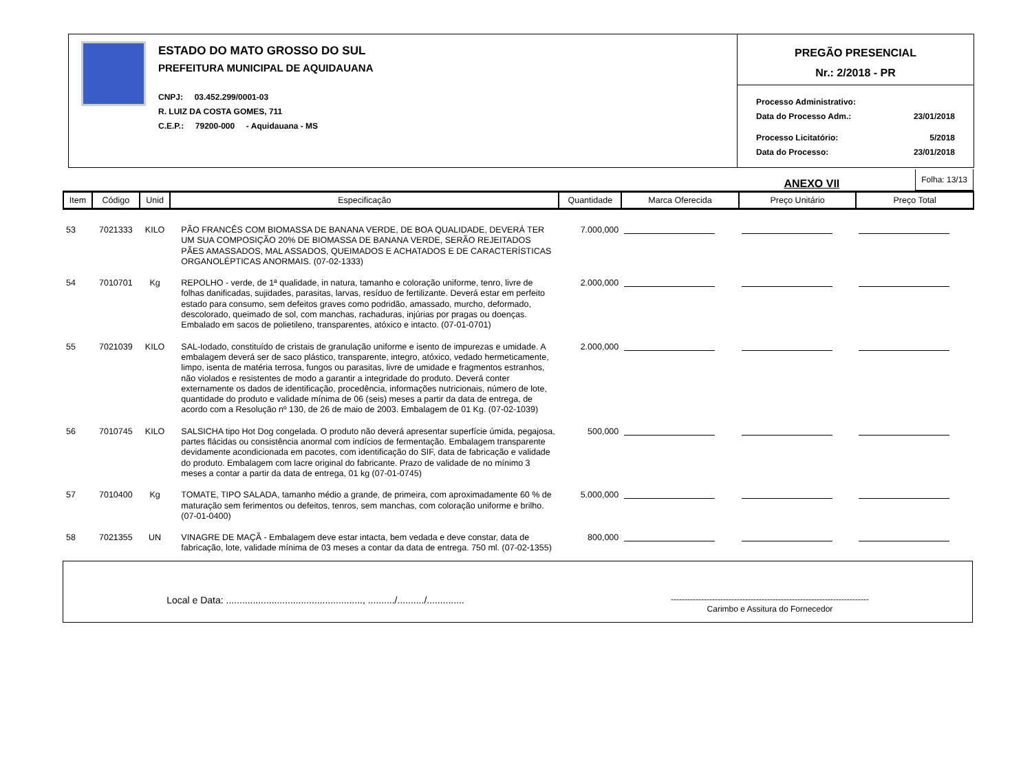ESTADO DO MATO GROSSO DO SUL
PREFEITURA MUNICIPAL DE AQUIDAUANA
CNPJ: 03.452.299/0001-03
R. LUIZ DA COSTA GOMES, 711
C.E.P.: 79200-000 - Aquidauana - MS
PREGÃO PRESENCIAL
Nr.: 2/2018 - PR
Processo Administrativo:
Data do Processo Adm.: 23/01/2018
Processo Licitatório: 5/2018
Data do Processo: 23/01/2018
ANEXO VII Folha: 13/13
| Item | Código | Unid | Especificação | Quantidade | Marca Oferecida | Preço Unitário | Preço Total |
| --- | --- | --- | --- | --- | --- | --- | --- |
| 53 | 7021333 | KILO | PÃO FRANCÊS COM BIOMASSA DE BANANA VERDE, DE BOA QUALIDADE, DEVERÁ TER UM SUA COMPOSIÇÃO 20% DE BIOMASSA DE BANANA VERDE, SERÃO REJEITADOS PÃES AMASSADOS, MAL ASSADOS, QUEIMADOS E ACHATADOS E DE CARACTERÍSTICAS ORGANOLÉPTICAS ANORMAIS. (07-02-1333) | 7.000,000 | | | |
| 54 | 7010701 | Kg | REPOLHO - verde, de 1ª qualidade, in natura, tamanho e coloração uniforme, tenro, livre de folhas danificadas, sujidades, parasitas, larvas, resíduo de fertilizante. Deverá estar em perfeito estado para consumo, sem defeitos graves como podridão, amassado, murcho, deformado, descolorado, queimado de sol, com manchas, rachaduras, injúrias por pragas ou doenças. Embalado em sacos de polietileno, transparentes, atóxico e intacto. (07-01-0701) | 2.000,000 | | | |
| 55 | 7021039 | KILO | SAL-Iodado, constituído de cristais de granulação uniforme e isento de impurezas e umidade. A embalagem deverá ser de saco plástico, transparente, integro, atóxico, vedado hermeticamente, limpo, isenta de matéria terrosa, fungos ou parasitas, livre de umidade e fragmentos estranhos, não violados e resistentes de modo a garantir a integridade do produto. Deverá conter externamente os dados de identificação, procedência, informações nutricionais, número de lote, quantidade do produto e validade mínima de 06 (seis) meses a partir da data de entrega, de acordo com a Resolução nº 130, de 26 de maio de 2003. Embalagem de 01 Kg. (07-02-1039) | 2.000,000 | | | |
| 56 | 7010745 | KILO | SALSICHA tipo Hot Dog congelada. O produto não deverá apresentar superfície úmida, pegajosa, partes flácidas ou consistência anormal com indícios de fermentação. Embalagem transparente devidamente acondicionada em pacotes, com identificação do SIF, data de fabricação e validade do produto. Embalagem com lacre original do fabricante. Prazo de validade de no mínimo 3 meses a contar a partir da data de entrega, 01 kg (07-01-0745) | 500,000 | | | |
| 57 | 7010400 | Kg | TOMATE, TIPO SALADA, tamanho médio a grande, de primeira, com aproximadamente 60 % de maturação sem ferimentos ou defeitos, tenros, sem manchas, com coloração uniforme e brilho. (07-01-0400) | 5.000,000 | | | |
| 58 | 7021355 | UN | VINAGRE DE MAÇÃ - Embalagem deve estar intacta, bem vedada e deve constar, data de fabricação, lote, validade mínima de 03 meses a contar da data de entrega. 750 ml. (07-02-1355) | 800,000 | | | |
Local e Data: ..................................................., ........../........../.............. ------------------------------------------------------------------------
Carimbo e Assitura do Fornecedor